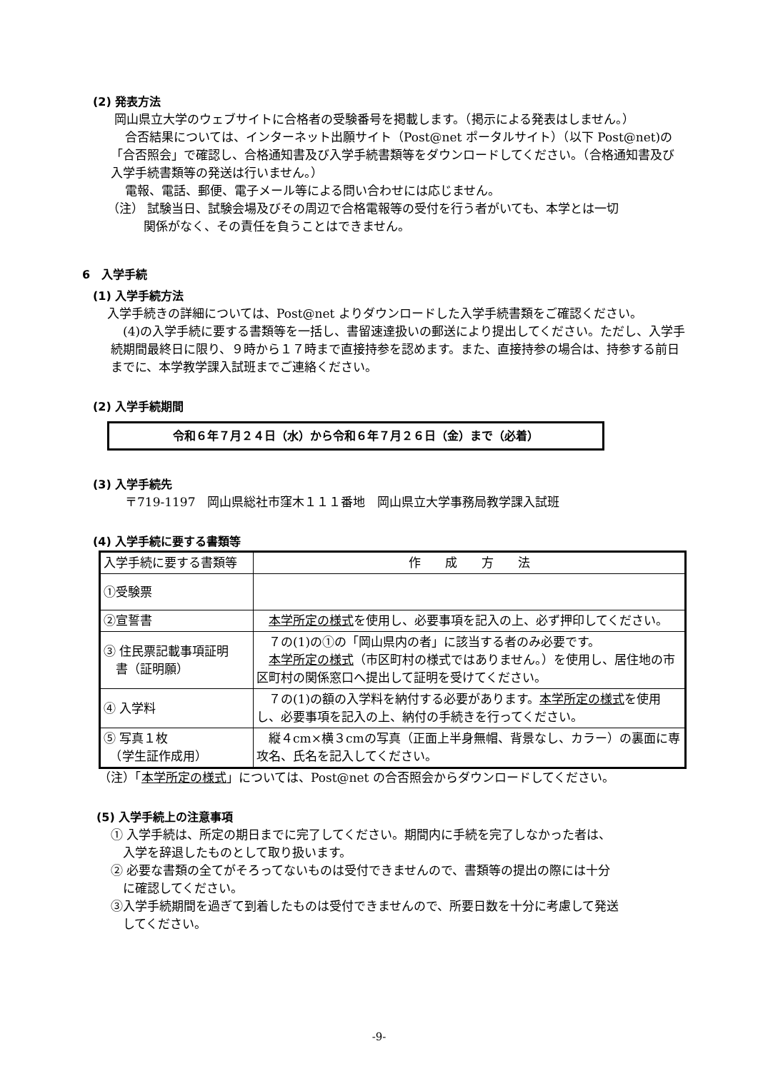(2) 発表方法
岡山県立大学のウェブサイトに合格者の受験番号を掲載します。（掲示による発表はしません。）
合否結果については、インターネット出願サイト（Post@net ポータルサイト）（以下 Post@net)の「合否照会」で確認し、合格通知書及び入学手続書類等をダウンロードしてください。（合格通知書及び入学手続書類等の発送は行いません。）
電報、電話、郵便、電子メール等による問い合わせには応じません。
（注） 試験当日、試験会場及びその周辺で合格電報等の受付を行う者がいても、本学とは一切
　　　関係がなく、その責任を負うことはできません。
6　入学手続
(1) 入学手続方法
入学手続きの詳細については、Post@net よりダウンロードした入学手続書類をご確認ください。
　(4)の入学手続に要する書類等を一括し、書留速達扱いの郵送により提出してください。ただし、入学手続期間最終日に限り、９時から１７時まで直接持参を認めます。また、直接持参の場合は、持参する前日までに、本学教学課入試班までご連絡ください。
(2) 入学手続期間
令和６年７月２４日（水）から令和６年７月２６日（金）まで（必着）
(3) 入学手続先
〒719-1197　岡山県総社市窪木１１１番地　岡山県立大学事務局教学課入試班
(4) 入学手続に要する書類等
| 入学手続に要する書類等 | 作 成 方 法 |
| ①受験票 | |
| ②宣誓書 | 本学所定の様式 を使用し、必要事項を記入の上、必ず押印してください。 |
| ③ 住民票記載事項証明 書（証明願） | ７の(1)の①の「岡山県内の者」に該当する者のみ必要です。 本学所定の様式 （市区町村の様式ではありません。）を使用し、居住地の市区町村の関係窓口へ提出して証明を受けてください。 |
| ④ 入学料 | ７の(1)の額の入学料を納付する必要があります。 本学所定の様式 を使用し、必要事項を記入の上、納付の手続きを行ってください。 |
| ⑤ 写真１枚 （学生証作成用） | 縦４cm×横３cmの写真（正面上半身無帽、背景なし、カラー）の裏面に専攻名、氏名を記入してください。 |
（注）「本学所定の様式」については、Post@net の合否照会からダウンロードしてください。
(5) 入学手続上の注意事項
① 入学手続は、所定の期日までに完了してください。期間内に手続を完了しなかった者は、
　入学を辞退したものとして取り扱います。
② 必要な書類の全てがそろってないものは受付できませんので、書類等の提出の際には十分
　に確認してください。
③入学手続期間を過ぎて到着したものは受付できませんので、所要日数を十分に考慮して発送
　してください。
-9-